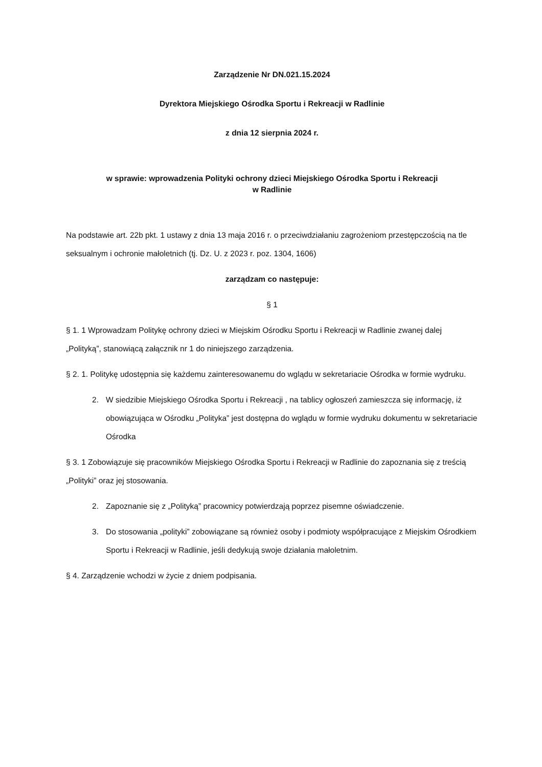Zarządzenie Nr DN.021.15.2024
Dyrektora Miejskiego Ośrodka Sportu i Rekreacji w Radlinie
z dnia 12 sierpnia 2024 r.
w sprawie: wprowadzenia Polityki ochrony dzieci Miejskiego Ośrodka Sportu i Rekreacji
w Radlinie
Na podstawie art. 22b pkt. 1 ustawy z dnia 13 maja 2016 r. o przeciwdziałaniu zagrożeniom przestępczością na tle seksualnym i ochronie małoletnich (tj. Dz. U. z 2023 r. poz. 1304, 1606)
zarządzam co następuje:
§ 1
§ 1. 1 Wprowadzam Politykę ochrony dzieci w Miejskim Ośrodku Sportu i Rekreacji w Radlinie zwanej dalej „Polityką”, stanowiącą załącznik nr 1 do niniejszego zarządzenia.
§ 2. 1. Politykę udostępnia się każdemu zainteresowanemu do wglądu w sekretariacie Ośrodka w formie wydruku.
2. W siedzibie Miejskiego Ośrodka Sportu i Rekreacji , na tablicy ogłoszeń zamieszcza się informację, iż obowiązująca w Ośrodku „Polityka” jest dostępna do wglądu w formie wydruku dokumentu w sekretariacie Ośrodka
§ 3. 1 Zobowiązuje się pracowników Miejskiego Ośrodka Sportu i Rekreacji w Radlinie do zapoznania się z treścią „Polityki” oraz jej stosowania.
2. Zapoznanie się z „Polityką” pracownicy potwierdzają poprzez pisemne oświadczenie.
3. Do stosowania „polityki” zobowiązane są również osoby i podmioty współpracujące z Miejskim Ośrodkiem Sportu i Rekreacji w Radlinie, jeśli dedykują swoje działania małoletnim.
§ 4. Zarządzenie wchodzi w życie z dniem podpisania.